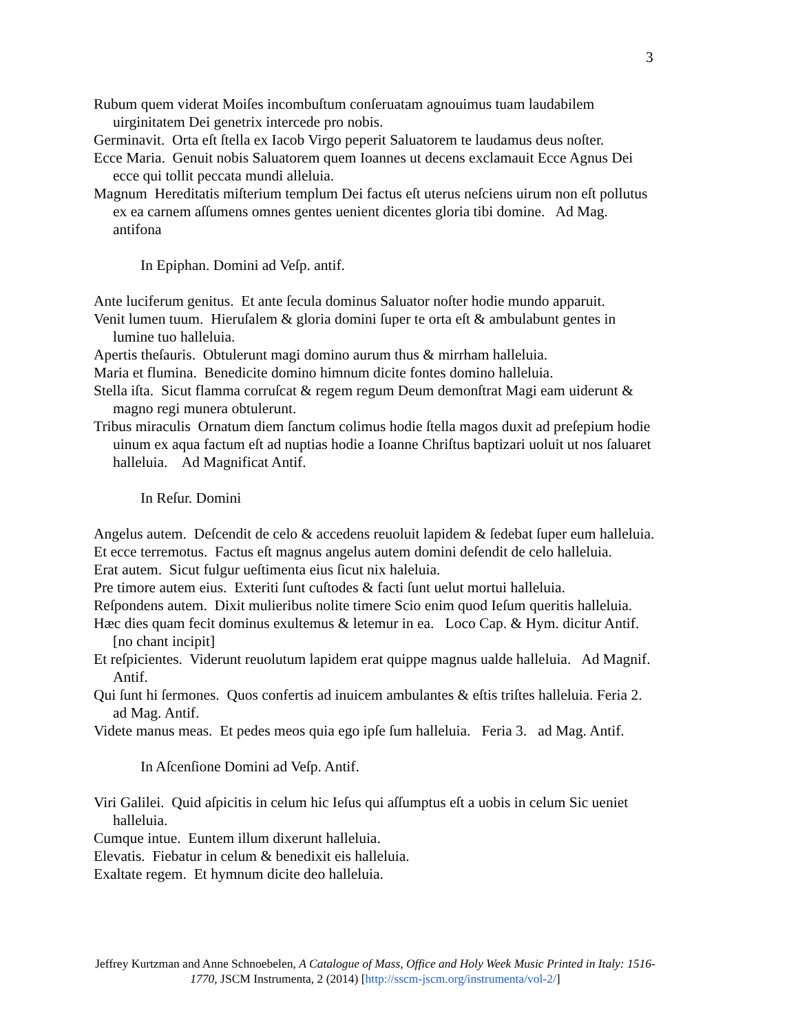3
Rubum quem viderat Moiſes incombuſtum conſeruatam agnouimus tuam laudabilem uirginitatem Dei genetrix intercede pro nobis.
Germinavit. Orta eſt ſtella ex Iacob Virgo peperit Saluatorem te laudamus deus noſter.
Ecce Maria. Genuit nobis Saluatorem quem Ioannes ut decens exclamauit Ecce Agnus Dei ecce qui tollit peccata mundi alleluia.
Magnum Hereditatis miſterium templum Dei factus eſt uterus neſciens uirum non eſt pollutus ex ea carnem aſſumens omnes gentes uenient dicentes gloria tibi domine. Ad Mag. antifona
In Epiphan. Domini ad Veſp. antif.
Ante luciferum genitus. Et ante ſecula dominus Saluator noſter hodie mundo apparuit.
Venit lumen tuum. Hieruſalem & gloria domini ſuper te orta eſt & ambulabunt gentes in lumine tuo halleluia.
Apertis theſauris. Obtulerunt magi domino aurum thus & mirrham halleluia.
Maria et flumina. Benedicite domino himnum dicite fontes domino halleluia.
Stella iſta. Sicut flamma corruſcat & regem regum Deum demonſtrat Magi eam uiderunt & magno regi munera obtulerunt.
Tribus miraculis Ornatum diem ſanctum colimus hodie ſtella magos duxit ad preſepium hodie uinum ex aqua factum eſt ad nuptias hodie a Ioanne Chriſtus baptizari uoluit ut nos ſaluaret halleluia. Ad Magnificat Antif.
In Reſur. Domini
Angelus autem. Deſcendit de celo & accedens reuoluit lapidem & ſedebat ſuper eum halleluia.
Et ecce terremotus. Factus eſt magnus angelus autem domini deſendit de celo halleluia.
Erat autem. Sicut fulgur ueſtimenta eius ſicut nix haleluia.
Pre timore autem eius. Exteriti ſunt cuſtodes & facti ſunt uelut mortui halleluia.
Reſpondens autem. Dixit mulieribus nolite timere Scio enim quod Ieſum queritis halleluia.
Hæc dies quam fecit dominus exultemus & letemur in ea. Loco Cap. & Hym. dicitur Antif. [no chant incipit]
Et reſpicientes. Viderunt reuolutum lapidem erat quippe magnus ualde halleluia. Ad Magnif. Antif.
Qui ſunt hi ſermones. Quos confertis ad inuicem ambulantes & eſtis triſtes halleluia. Feria 2. ad Mag. Antif.
Videte manus meas. Et pedes meos quia ego ipſe ſum halleluia. Feria 3. ad Mag. Antif.
In Aſcenſione Domini ad Veſp. Antif.
Viri Galilei. Quid aſpicitis in celum hic Ieſus qui aſſumptus eſt a uobis in celum Sic ueniet halleluia.
Cumque intue. Euntem illum dixerunt halleluia.
Elevatis. Fiebatur in celum & benedixit eis halleluia.
Exaltate regem. Et hymnum dicite deo halleluia.
Jeffrey Kurtzman and Anne Schnoebelen, A Catalogue of Mass, Office and Holy Week Music Printed in Italy: 1516-1770, JSCM Instrumenta, 2 (2014) [http://sscm-jscm.org/instrumenta/vol-2/]